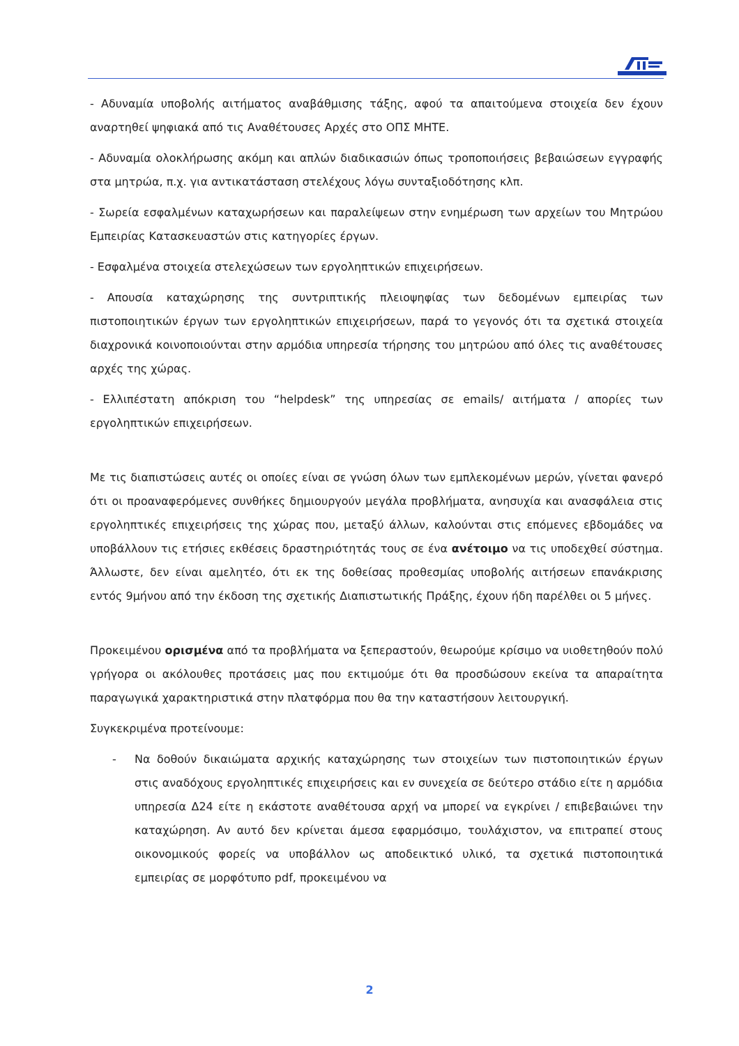- Αδυναμία υποβολής αιτήματος αναβάθμισης τάξης, αφού τα απαιτούμενα στοιχεία δεν έχουν αναρτηθεί ψηφιακά από τις Αναθέτουσες Αρχές στο ΟΠΣ ΜΗΤΕ.
- Αδυναμία ολοκλήρωσης ακόμη και απλών διαδικασιών όπως τροποποιήσεις βεβαιώσεων εγγραφής στα μητρώα, π.χ. για αντικατάσταση στελέχους λόγω συνταξιοδότησης κλπ.
- Σωρεία εσφαλμένων καταχωρήσεων και παραλείψεων στην ενημέρωση των αρχείων του Μητρώου Εμπειρίας Κατασκευαστών στις κατηγορίες έργων.
- Εσφαλμένα στοιχεία στελεχώσεων των εργοληπτικών επιχειρήσεων.
- Απουσία καταχώρησης της συντριπτικής πλειοψηφίας των δεδομένων εμπειρίας των πιστοποιητικών έργων των εργοληπτικών επιχειρήσεων, παρά το γεγονός ότι τα σχετικά στοιχεία διαχρονικά κοινοποιούνται στην αρμόδια υπηρεσία τήρησης του μητρώου από όλες τις αναθέτουσες αρχές της χώρας.
- Ελλιπέστατη απόκριση του “helpdesk” της υπηρεσίας σε emails/ αιτήματα / απορίες των εργοληπτικών επιχειρήσεων.
Με τις διαπιστώσεις αυτές οι οποίες είναι σε γνώση όλων των εμπλεκομένων μερών, γίνεται φανερό ότι οι προαναφερόμενες συνθήκες δημιουργούν μεγάλα προβλήματα, ανησυχία και ανασφάλεια στις εργοληπτικές επιχειρήσεις της χώρας που, μεταξύ άλλων, καλούνται στις επόμενες εβδομάδες να υποβάλλουν τις ετήσιες εκθέσεις δραστηριότητάς τους σε ένα ανέτοιμο να τις υποδεχθεί σύστημα. Άλλωστε, δεν είναι αμελητέο, ότι εκ της δοθείσας προθεσμίας υποβολής αιτήσεων επανάκρισης εντός 9μήνου από την έκδοση της σχετικής Διαπιστωτικής Πράξης, έχουν ήδη παρέλθει οι 5 μήνες.
Προκειμένου ορισμένα από τα προβλήματα να ξεπεραστούν, θεωρούμε κρίσιμο να υιοθετηθούν πολύ γρήγορα οι ακόλουθες προτάσεις μας που εκτιμούμε ότι θα προσδώσουν εκείνα τα απαραίτητα παραγωγικά χαρακτηριστικά στην πλατφόρμα που θα την καταστήσουν λειτουργική.
Συγκεκριμένα προτείνουμε:
- Να δοθούν δικαιώματα αρχικής καταχώρησης των στοιχείων των πιστοποιητικών έργων στις αναδόχους εργοληπτικές επιχειρήσεις και εν συνεχεία σε δεύτερο στάδιο είτε η αρμόδια υπηρεσία Δ24 είτε η εκάστοτε αναθέτουσα αρχή να μπορεί να εγκρίνει / επιβεβαιώνει την καταχώρηση. Αν αυτό δεν κρίνεται άμεσα εφαρμόσιμο, τουλάχιστον, να επιτραπεί στους οικονομικούς φορείς να υποβάλλον ως αποδεικτικό υλικό, τα σχετικά πιστοποιητικά εμπειρίας σε μορφότυπο pdf, προκειμένου να
2